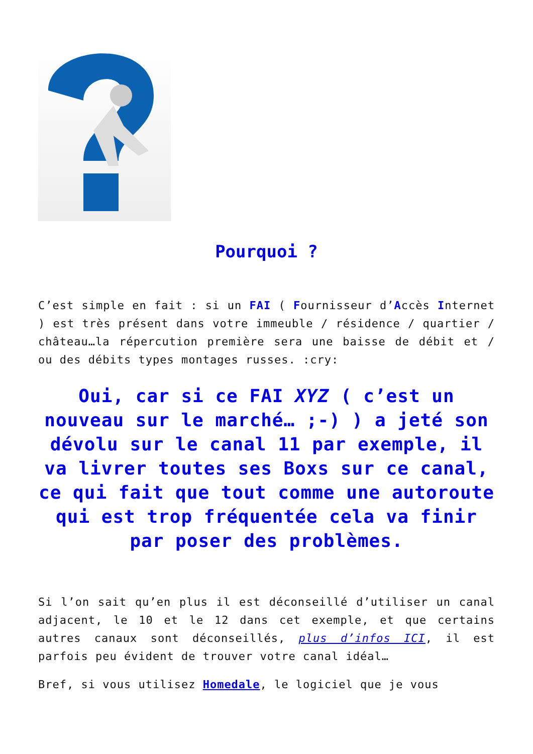Pourquoi ?
C’est simple en fait : si un FAI ( Fournisseur d’Accès Internet ) est très présent dans votre immeuble / résidence / quartier / château…la répercution première sera une baisse de débit et / ou des débits types montages russes. :cry:
Oui, car si ce FAI XYZ ( c’est un nouveau sur le marché… ;-) ) a jeté son dévolu sur le canal 11 par exemple, il va livrer toutes ses Boxs sur ce canal, ce qui fait que tout comme une autoroute qui est trop fréquentée cela va finir par poser des problèmes.
Si l’on sait qu’en plus il est déconseillé d’utiliser un canal adjacent, le 10 et le 12 dans cet exemple, et que certains autres canaux sont déconseillés, plus d’infos ICI, il est parfois peu évident de trouver votre canal idéal…
Bref, si vous utilisez Homedale, le logiciel que je vous